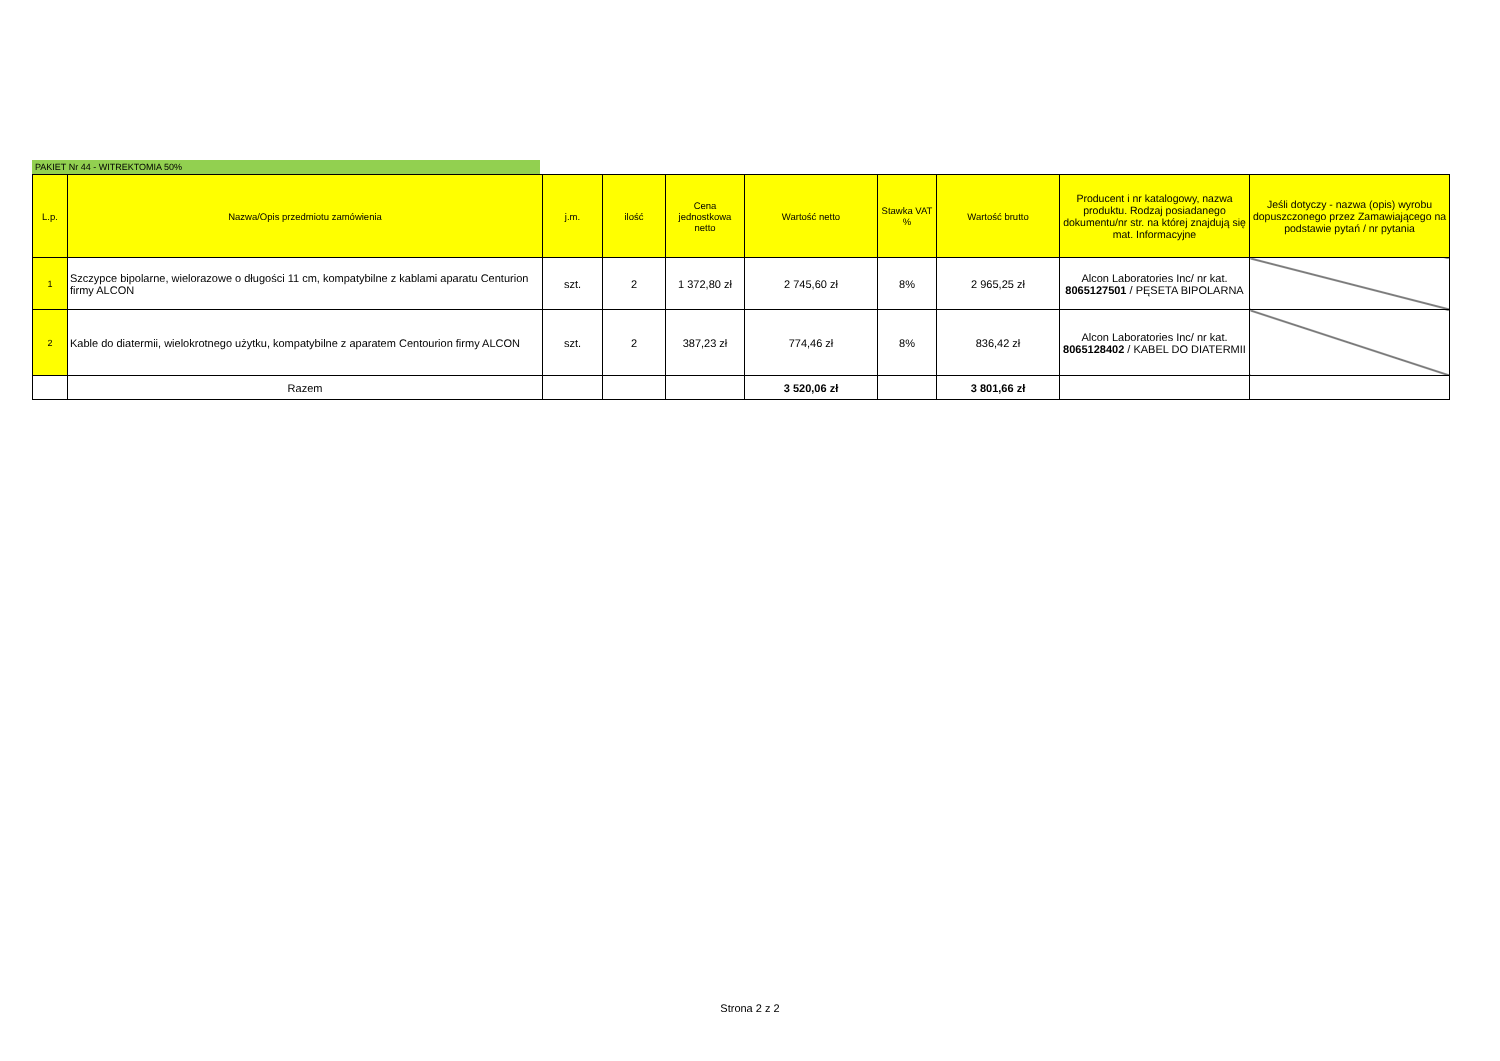PAKIET Nr 44 - WITREKTOMIA 50%
| L.p. | Nazwa/Opis przedmiotu zamówienia | j.m. | ilość | Cena jednostkowa netto | Wartość netto | Stawka VAT % | Wartość brutto | Producent i nr katalogowy, nazwa produktu. Rodzaj posiadanego dokumentu/nr str. na której znajdują się mat. Informacyjne | Jeśli dotyczy - nazwa (opis) wyrobu dopuszczonego przez Zamawiającego na podstawie pytań / nr pytania |
| --- | --- | --- | --- | --- | --- | --- | --- | --- | --- |
| 1 | Szczypce bipolarne, wielorazowe o długości 11 cm, kompatybilne z kablami aparatu Centurion firmy ALCON | szt. | 2 | 1 372,80 zł | 2 745,60 zł | 8% | 2 965,25 zł | Alcon Laboratories Inc/ nr kat. 8065127501 / PĘSETA BIPOLARNA | |
| 2 | Kable do diatermii, wielokrotnego użytku, kompatybilne z aparatem Centourion firmy ALCON | szt. | 2 | 387,23 zł | 774,46 zł | 8% | 836,42 zł | Alcon Laboratories Inc/ nr kat. 8065128402 / KABEL DO DIATERMII | |
| | Razem | | | | 3 520,06 zł | | 3 801,66 zł | | |
Strona 2 z 2